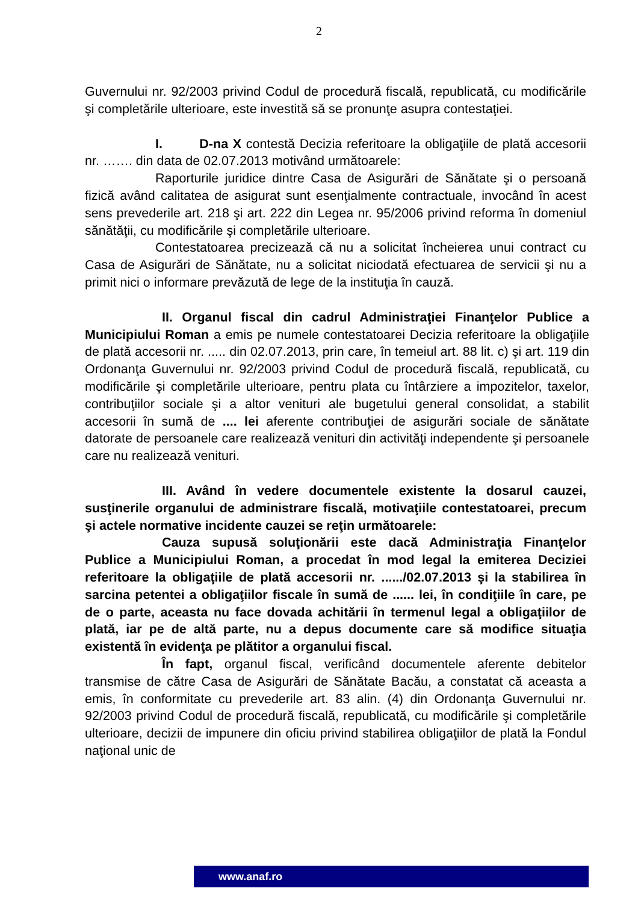2
Guvernului nr. 92/2003 privind Codul de procedură fiscală, republicată, cu modificările şi completările ulterioare, este investită să se pronunţe asupra contestaţiei.
I. D-na X contestă Decizia referitoare la obligaţiile de plată accesorii nr. ……. din data de 02.07.2013 motivând următoarele:
Raporturile juridice dintre Casa de Asigurări de Sănătate şi o persoană fizică având calitatea de asigurat sunt esenţialmente contractuale, invocând în acest sens prevederile art. 218 şi art. 222 din Legea nr. 95/2006 privind reforma în domeniul sănătăţii, cu modificările şi completările ulterioare.
Contestatoarea precizează că nu a solicitat încheierea unui contract cu Casa de Asigurări de Sănătate, nu a solicitat niciodată efectuarea de servicii şi nu a primit nici o informare prevăzută de lege de la instituţia în cauză.
II. Organul fiscal din cadrul Administraţiei Finanţelor Publice a Municipiului Roman a emis pe numele contestatoarei Decizia referitoare la obligaţiile de plată accesorii nr. ..... din 02.07.2013, prin care, în temeiul art. 88 lit. c) şi art. 119 din Ordonanţa Guvernului nr. 92/2003 privind Codul de procedură fiscală, republicată, cu modificările şi completările ulterioare, pentru plata cu întârziere a impozitelor, taxelor, contribuţiilor sociale şi a altor venituri ale bugetului general consolidat, a stabilit accesorii în sumă de .... lei aferente contribuţiei de asigurări sociale de sănătate datorate de persoanele care realizează venituri din activităţi independente şi persoanele care nu realizează venituri.
III. Având în vedere documentele existente la dosarul cauzei, susţinerile organului de administrare fiscală, motivaţiile contestatoarei, precum şi actele normative incidente cauzei se reţin următoarele:
Cauza supusă soluţionării este dacă Administraţia Finanţelor Publice a Municipiului Roman, a procedat în mod legal la emiterea Deciziei referitoare la obligaţiile de plată accesorii nr. ....../02.07.2013 şi la stabilirea în sarcina petentei a obligaţiilor fiscale în sumă de ...... lei, în condiţiile în care, pe de o parte, aceasta nu face dovada achitării în termenul legal a obligaţiilor de plată, iar pe de altă parte, nu a depus documente care să modifice situaţia existentă în evidenţa pe plătitor a organului fiscal.
În fapt, organul fiscal, verificând documentele aferente debitelor transmise de către Casa de Asigurări de Sănătate Bacău, a constatat că aceasta a emis, în conformitate cu prevederile art. 83 alin. (4) din Ordonanţa Guvernului nr. 92/2003 privind Codul de procedură fiscală, republicată, cu modificările şi completările ulterioare, decizii de impunere din oficiu privind stabilirea obligaţiilor de plată la Fondul naţional unic de
www.anaf.ro